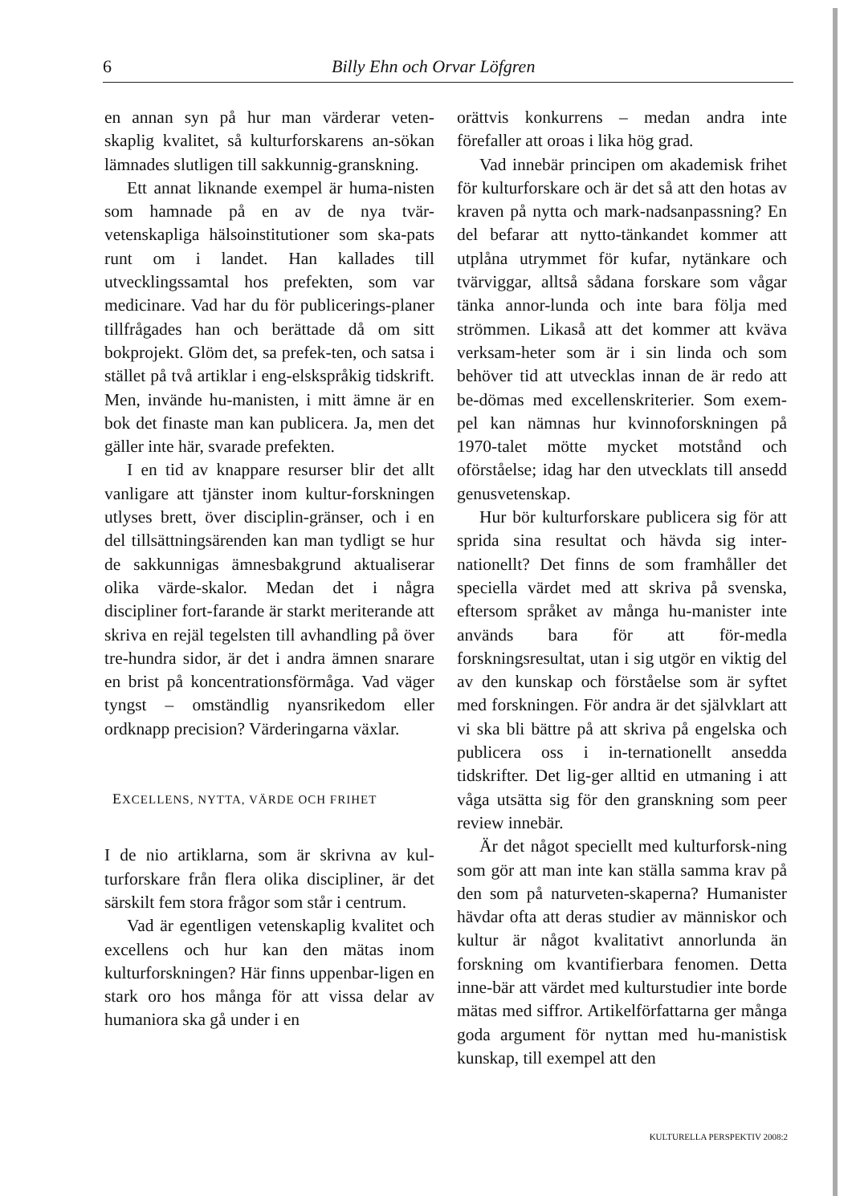6 Billy Ehn och Orvar Löfgren
en annan syn på hur man värderar veten-skaplig kvalitet, så kulturforskarens an-sökan lämnades slutligen till sakkunnig-granskning.
Ett annat liknande exempel är huma-nisten som hamnade på en av de nya tvär-vetenskapliga hälsoinstitutioner som ska-pats runt om i landet. Han kallades till utvecklingssamtal hos prefekten, som var medicinare. Vad har du för publicerings-planer tillfrågades han och berättade då om sitt bokprojekt. Glöm det, sa prefek-ten, och satsa i stället på två artiklar i eng-elskspråkig tidskrift. Men, invände hu-manisten, i mitt ämne är en bok det finaste man kan publicera. Ja, men det gäller inte här, svarade prefekten.
I en tid av knappare resurser blir det allt vanligare att tjänster inom kultur-forskningen utlyses brett, över disciplin-gränser, och i en del tillsättningsärenden kan man tydligt se hur de sakkunnigas ämnesbakgrund aktualiserar olika värde-skalor. Medan det i några discipliner fort-farande är starkt meriterande att skriva en rejäl tegelsten till avhandling på över tre-hundra sidor, är det i andra ämnen snarare en brist på koncentrationsförmåga. Vad väger tyngst – omständlig nyansrikedom eller ordknapp precision? Värderingarna växlar.
EXCELLENS, NYTTA, VÄRDE OCH FRIHET
I de nio artiklarna, som är skrivna av kul-turforskare från flera olika discipliner, är det särskilt fem stora frågor som står i centrum.
Vad är egentligen vetenskaplig kvalitet och excellens och hur kan den mätas inom kulturforskningen? Här finns uppenbar-ligen en stark oro hos många för att vissa delar av humaniora ska gå under i en
orättvis konkurrens – medan andra inte förefaller att oroas i lika hög grad.
Vad innebär principen om akademisk frihet för kulturforskare och är det så att den hotas av kraven på nytta och mark-nadsanpassning? En del befarar att nytto-tänkandet kommer att utplåna utrymmet för kufar, nytänkare och tvärviggar, alltså sådana forskare som vågar tänka annor-lunda och inte bara följa med strömmen. Likaså att det kommer att kväva verksam-heter som är i sin linda och som behöver tid att utvecklas innan de är redo att be-dömas med excellenskriterier. Som exem-pel kan nämnas hur kvinnoforskningen på 1970-talet mötte mycket motstånd och oförståelse; idag har den utvecklats till ansedd genusvetenskap.
Hur bör kulturforskare publicera sig för att sprida sina resultat och hävda sig inter-nationellt? Det finns de som framhåller det speciella värdet med att skriva på svenska, eftersom språket av många hu-manister inte används bara för att för-medla forskningsresultat, utan i sig utgör en viktig del av den kunskap och förståelse som är syftet med forskningen. För andra är det självklart att vi ska bli bättre på att skriva på engelska och publicera oss i in-ternationellt ansedda tidskrifter. Det lig-ger alltid en utmaning i att våga utsätta sig för den granskning som peer review innebär.
Är det något speciellt med kulturforsk-ning som gör att man inte kan ställa samma krav på den som på naturveten-skaperna? Humanister hävdar ofta att deras studier av människor och kultur är något kvalitativt annorlunda än forskning om kvantifierbara fenomen. Detta inne-bär att värdet med kulturstudier inte borde mätas med siffror. Artikelförfattarna ger många goda argument för nyttan med hu-manistisk kunskap, till exempel att den
KULTURELLA PERSPEKTIV 2008:2